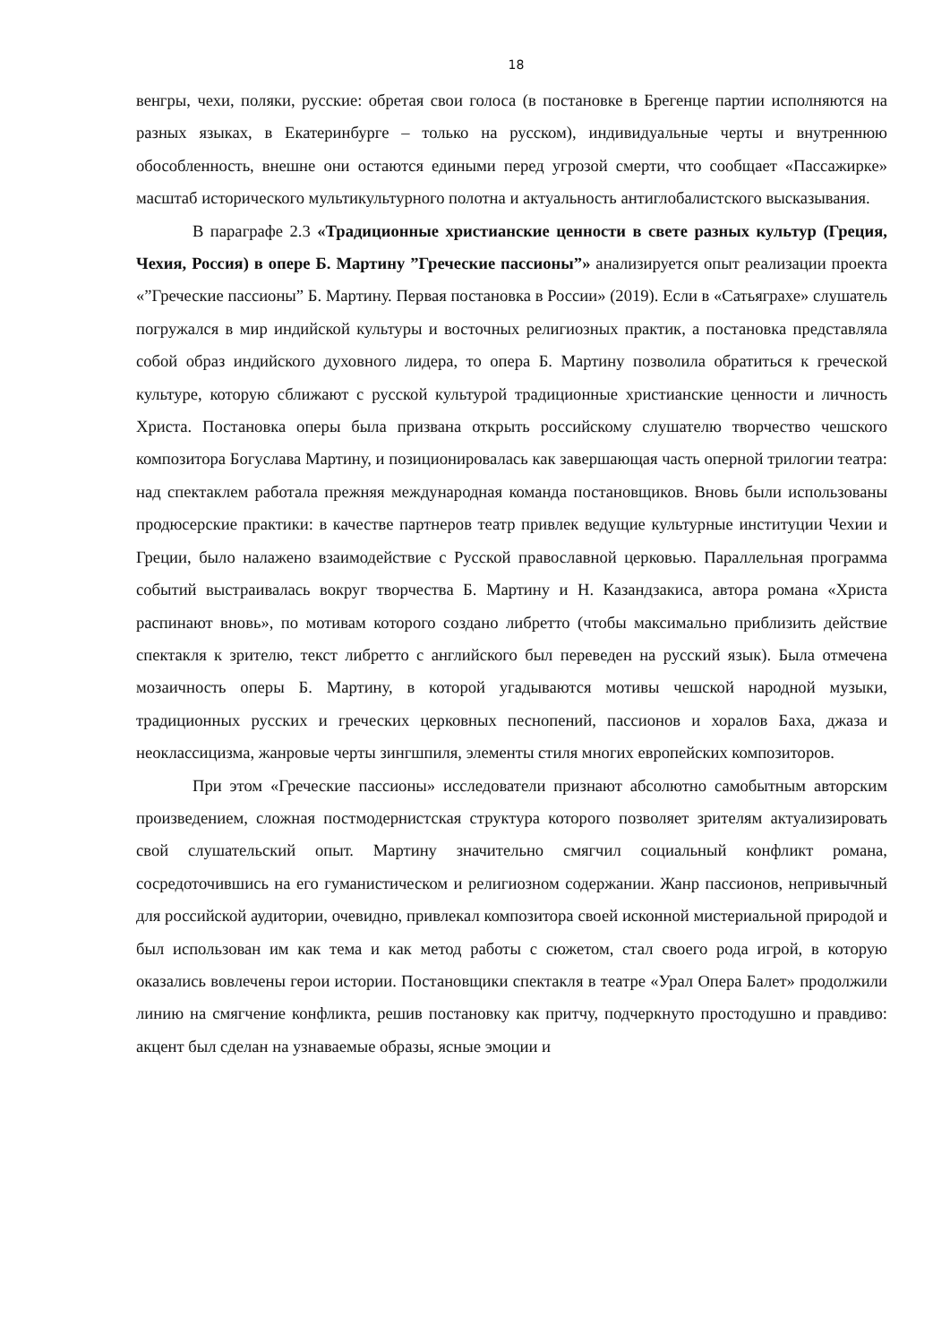18
венгры, чехи, поляки, русские: обретая свои голоса (в постановке в Брегенце партии исполняются на разных языках, в Екатеринбурге – только на русском), индивидуальные черты и внутреннюю обособленность, внешне они остаются едиными перед угрозой смерти, что сообщает «Пассажирке» масштаб исторического мультикультурного полотна и актуальность антиглобалистского высказывания.
В параграфе 2.3 «Традиционные христианские ценности в свете разных культур (Греция, Чехия, Россия) в опере Б. Мартину ”Греческие пассионы”» анализируется опыт реализации проекта «”Греческие пассионы” Б. Мартину. Первая постановка в России» (2019). Если в «Сатьяграхе» слушатель погружался в мир индийской культуры и восточных религиозных практик, а постановка представляла собой образ индийского духовного лидера, то опера Б. Мартину позволила обратиться к греческой культуре, которую сближают с русской культурой традиционные христианские ценности и личность Христа. Постановка оперы была призвана открыть российскому слушателю творчество чешского композитора Богуслава Мартину, и позиционировалась как завершающая часть оперной трилогии театра: над спектаклем работала прежняя международная команда постановщиков. Вновь были использованы продюсерские практики: в качестве партнеров театр привлек ведущие культурные институции Чехии и Греции, было налажено взаимодействие с Русской православной церковью. Параллельная программа событий выстраивалась вокруг творчества Б. Мартину и Н. Казандзакиса, автора романа «Христа распинают вновь», по мотивам которого создано либретто (чтобы максимально приблизить действие спектакля к зрителю, текст либретто с английского был переведен на русский язык). Была отмечена мозаичность оперы Б. Мартину, в которой угадываются мотивы чешской народной музыки, традиционных русских и греческих церковных песнопений, пассионов и хоралов Баха, джаза и неоклассицизма, жанровые черты зингшпиля, элементы стиля многих европейских композиторов.
При этом «Греческие пассионы» исследователи признают абсолютно самобытным авторским произведением, сложная постмодернистская структура которого позволяет зрителям актуализировать свой слушательский опыт. Мартину значительно смягчил социальный конфликт романа, сосредоточившись на его гуманистическом и религиозном содержании. Жанр пассионов, непривычный для российской аудитории, очевидно, привлекал композитора своей исконной мистериальной природой и был использован им как тема и как метод работы с сюжетом, стал своего рода игрой, в которую оказались вовлечены герои истории. Постановщики спектакля в театре «Урал Опера Балет» продолжили линию на смягчение конфликта, решив постановку как притчу, подчеркнуто простодушно и правдиво: акцент был сделан на узнаваемые образы, ясные эмоции и